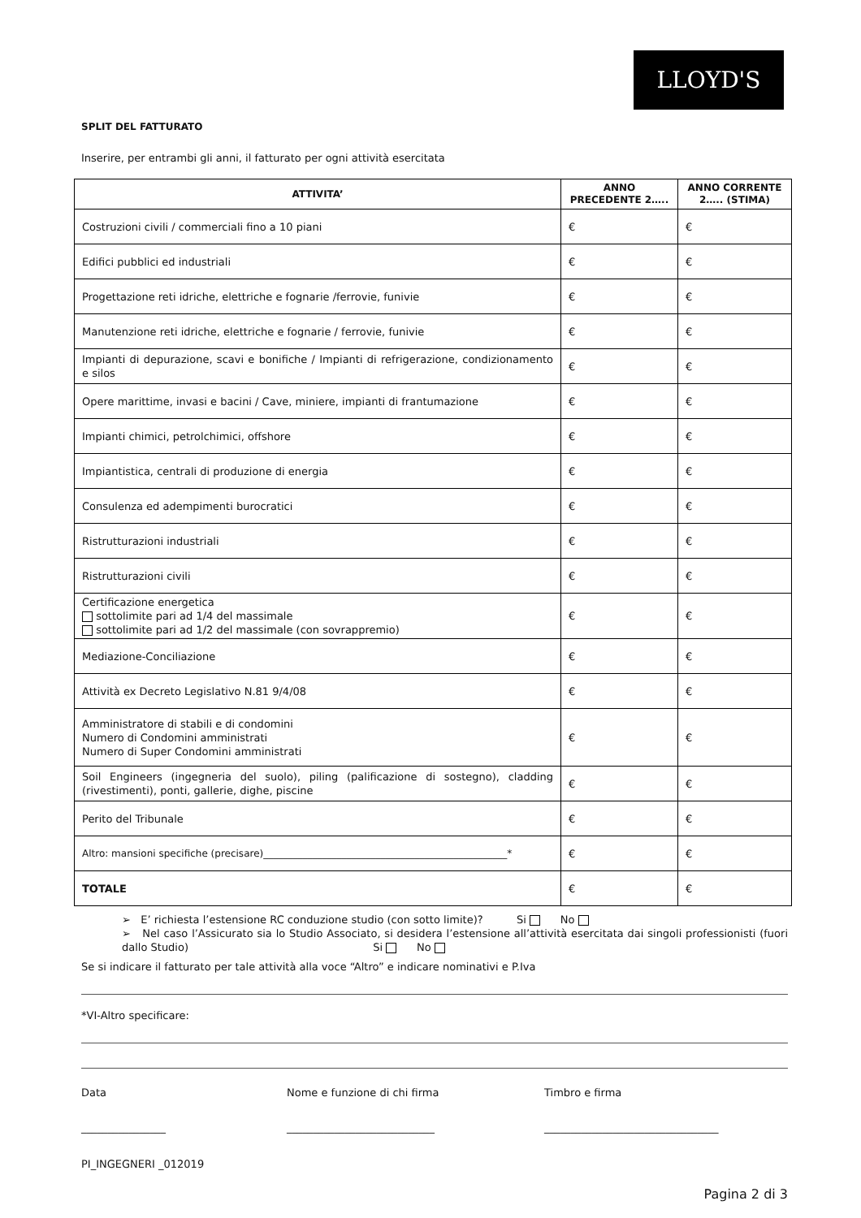LLOYD'S
SPLIT DEL FATTURATO
Inserire, per entrambi gli anni, il fatturato per ogni attività esercitata
| ATTIVITA’ | ANNO PRECEDENTE 2….. | ANNO CORRENTE 2….. (STIMA) |
| --- | --- | --- |
| Costruzioni civili / commerciali fino a 10 piani | € | € |
| Edifici pubblici ed industriali | € | € |
| Progettazione reti idriche, elettriche e fognarie /ferrovie, funivie | € | € |
| Manutenzione reti idriche, elettriche e fognarie / ferrovie, funivie | € | € |
| Impianti di depurazione, scavi e bonifiche / Impianti di refrigerazione, condizionamento e silos | € | € |
| Opere marittime, invasi e bacini / Cave, miniere, impianti di frantumazione | € | € |
| Impianti chimici, petrolchimici, offshore | € | € |
| Impiantistica, centrali di produzione di energia | € | € |
| Consulenza ed adempimenti burocratici | € | € |
| Ristrutturazioni industriali | € | € |
| Ristrutturazioni civili | € | € |
| Certificazione energetica sottolimite pari ad 1/4 del massimale sottolimite pari ad 1/2 del massimale (con sovrappremio) | € | € |
| Mediazione-Conciliazione | € | € |
| Attività ex Decreto Legislativo N.81 9/4/08 | € | € |
| Amministratore di stabili e di condomini Numero di Condomini amministrati Numero di Super Condomini amministrati | € | € |
| Soil Engineers (ingegneria del suolo), piling (palificazione di sostegno), cladding (rivestimenti), ponti, gallerie, dighe, piscine | € | € |
| Perito del Tribunale | € | € |
| Altro: mansioni specifiche (precisare)__________________________________________________* | € | € |
| TOTALE | € | € |
➢ E’ richiesta l’estensione RC conduzione studio (con sotto limite)? Si No
➢ Nel caso l’Assicurato sia lo Studio Associato, si desidera l’estensione all’attività esercitata dai singoli professionisti (fuori dallo Studio) Si No
Se si indicare il fatturato per tale attività alla voce “Altro” e indicare nominativi e P.Iva
*VI-Altro specificare:
Data Nome e funzione di chi firma Timbro e firma
________________ ____________________________ _________________________________
PI_INGEGNERI _012019
Pagina 2 di 3